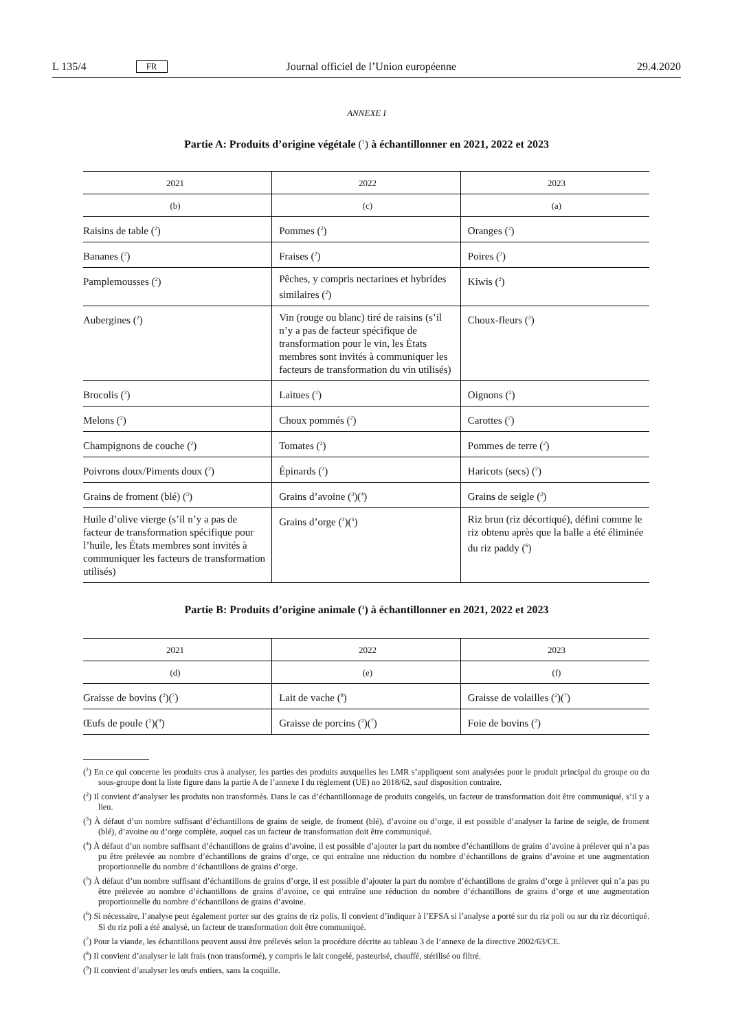L 135/4 FR Journal officiel de l’Union européenne 29.4.2020
ANNEXE I
Partie A: Produits d’origine végétale (<sup>1</sup>) à échantillonner en 2021, 2022 et 2023
| 2021 | 2022 | 2023 |
| --- | --- | --- |
| (b) | (c) | (a) |
| Raisins de table (<sup>2</sup>) | Pommes (<sup>2</sup>) | Oranges (<sup>2</sup>) |
| Bananes (<sup>2</sup>) | Fraises (<sup>2</sup>) | Poires (<sup>2</sup>) |
| Pamplemousses (<sup>2</sup>) | Pêches, y compris nectarines et hybrides similaires (<sup>2</sup>) | Kiwis (<sup>2</sup>) |
| Aubergines (<sup>2</sup>) | Vin (rouge ou blanc) tiré de raisins (s’il n’y a pas de facteur spécifique de transformation pour le vin, les États membres sont invités à communiquer les facteurs de transformation du vin utilisés) | Choux-fleurs (<sup>2</sup>) |
| Brocolis (<sup>2</sup>) | Laitues (<sup>2</sup>) | Oignons (<sup>2</sup>) |
| Melons (<sup>2</sup>) | Choux pommés (<sup>2</sup>) | Carottes (<sup>2</sup>) |
| Champignons de couche (<sup>2</sup>) | Tomates (<sup>2</sup>) | Pommes de terre (<sup>2</sup>) |
| Poivrons doux/Piments doux (<sup>2</sup>) | Épinards (<sup>2</sup>) | Haricots (secs) (<sup>2</sup>) |
| Grains de froment (blé) (<sup>3</sup>) | Grains d’avoine (<sup>3</sup>)(<sup>4</sup>) | Grains de seigle (<sup>3</sup>) |
| Huile d’olive vierge (s’il n’y a pas de facteur de transformation spécifique pour l’huile, les États membres sont invités à communiquer les facteurs de transformation utilisés) | Grains d’orge (<sup>3</sup>)(<sup>5</sup>) | Riz brun (riz décortiqué), défini comme le riz obtenu après que la balle a été éliminée du riz paddy (<sup>6</sup>) |
Partie B: Produits d’origine animale (<sup>1</sup>) à échantillonner en 2021, 2022 et 2023
| 2021 | 2022 | 2023 |
| --- | --- | --- |
| (d) | (e) | (f) |
| Graisse de bovins (<sup>2</sup>)(<sup>7</sup>) | Lait de vache (<sup>8</sup>) | Graisse de volailles (<sup>2</sup>)(<sup>7</sup>) |
| Œufs de poule (<sup>2</sup>)(<sup>9</sup>) | Graisse de porcins (<sup>2</sup>)(<sup>7</sup>) | Foie de bovins (<sup>2</sup>) |
(<sup>1</sup>) En ce qui concerne les produits crus à analyser, les parties des produits auxquelles les LMR s’appliquent sont analysées pour le produit principal du groupe ou du sous-groupe dont la liste figure dans la partie A de l’annexe I du règlement (UE) no 2018/62, sauf disposition contraire.
(<sup>2</sup>) Il convient d’analyser les produits non transformés. Dans le cas d’échantillonnage de produits congelés, un facteur de transformation doit être communiqué, s’il y a lieu.
(<sup>3</sup>) À défaut d’un nombre suffisant d’échantillons de grains de seigle, de froment (blé), d’avoine ou d’orge, il est possible d’analyser la farine de seigle, de froment (blé), d’avoine ou d’orge complète, auquel cas un facteur de transformation doit être communiqué.
(<sup>4</sup>) À défaut d’un nombre suffisant d’échantillons de grains d’avoine, il est possible d’ajouter la part du nombre d’échantillons de grains d’avoine à prélever qui n’a pas pu être prélevée au nombre d’échantillons de grains d’orge, ce qui entraîne une réduction du nombre d’échantillons de grains d’avoine et une augmentation proportionnelle du nombre d’échantillons de grains d’orge.
(<sup>5</sup>) À défaut d’un nombre suffisant d’échantillons de grains d’orge, il est possible d’ajouter la part du nombre d’échantillons de grains d’orge à prélever qui n’a pas pu être prélevée au nombre d’échantillons de grains d’avoine, ce qui entraîne une réduction du nombre d’échantillons de grains d’orge et une augmentation proportionnelle du nombre d’échantillons de grains d’avoine.
(<sup>6</sup>) Si nécessaire, l’analyse peut également porter sur des grains de riz polis. Il convient d’indiquer à l’EFSA si l’analyse a porté sur du riz poli ou sur du riz décortiqué. Si du riz poli a été analysé, un facteur de transformation doit être communiqué.
(<sup>7</sup>) Pour la viande, les échantillons peuvent aussi être prélevés selon la procédure décrite au tableau 3 de l’annexe de la directive 2002/63/CE.
(<sup>8</sup>) Il convient d’analyser le lait frais (non transformé), y compris le lait congelé, pasteurisé, chauffé, stérilisé ou filtré.
(<sup>9</sup>) Il convient d’analyser les œufs entiers, sans la coquille.